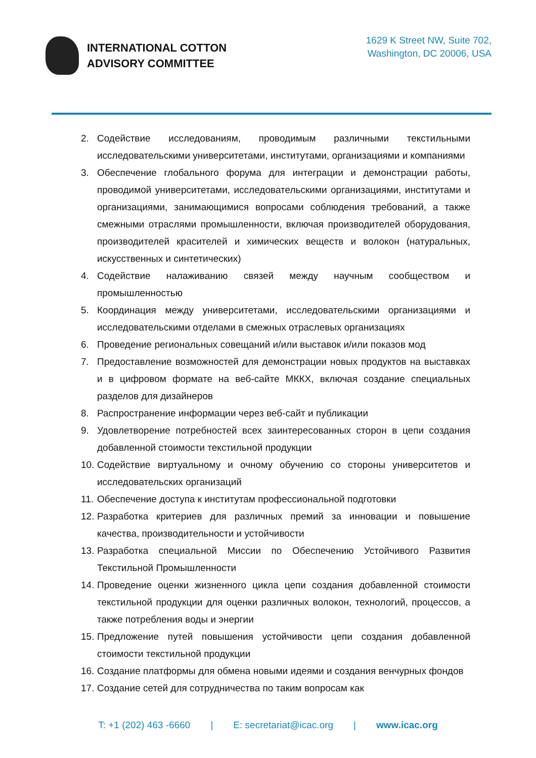INTERNATIONAL COTTON
ADVISORY COMMITTEE
1629 K Street NW, Suite 702,
Washington, DC 20006, USA
2. Содействие исследованиям, проводимым различными текстильными исследовательскими университетами, институтами, организациями и компаниями
3. Обеспечение глобального форума для интеграции и демонстрации работы, проводимой университетами, исследовательскими организациями, институтами и организациями, занимающимися вопросами соблюдения требований, а также смежными отраслями промышленности, включая производителей оборудования, производителей красителей и химических веществ и волокон (натуральных, искусственных и синтетических)
4. Содействие налаживанию связей между научным сообществом и промышленностью
5. Координация между университетами, исследовательскими организациями и исследовательскими отделами в смежных отраслевых организациях
6. Проведение региональных совещаний и/или выставок и/или показов мод
7. Предоставление возможностей для демонстрации новых продуктов на выставках и в цифровом формате на веб-сайте МККХ, включая создание специальных разделов для дизайнеров
8. Распространение информации через веб-сайт и публикации
9. Удовлетворение потребностей всех заинтересованных сторон в цепи создания добавленной стоимости текстильной продукции
10. Содействие виртуальному и очному обучению со стороны университетов и исследовательских организаций
11. Обеспечение доступа к институтам профессиональной подготовки
12. Разработка критериев для различных премий за инновации и повышение качества, производительности и устойчивости
13. Разработка специальной Миссии по Обеспечению Устойчивого Развития Текстильной Промышленности
14. Проведение оценки жизненного цикла цепи создания добавленной стоимости текстильной продукции для оценки различных волокон, технологий, процессов, а также потребления воды и энергии
15. Предложение путей повышения устойчивости цепи создания добавленной стоимости текстильной продукции
16. Создание платформы для обмена новыми идеями и создания венчурных фондов
17. Создание сетей для сотрудничества по таким вопросам как
T: +1 (202) 463 -6660 | E: secretariat@icac.org | www.icac.org